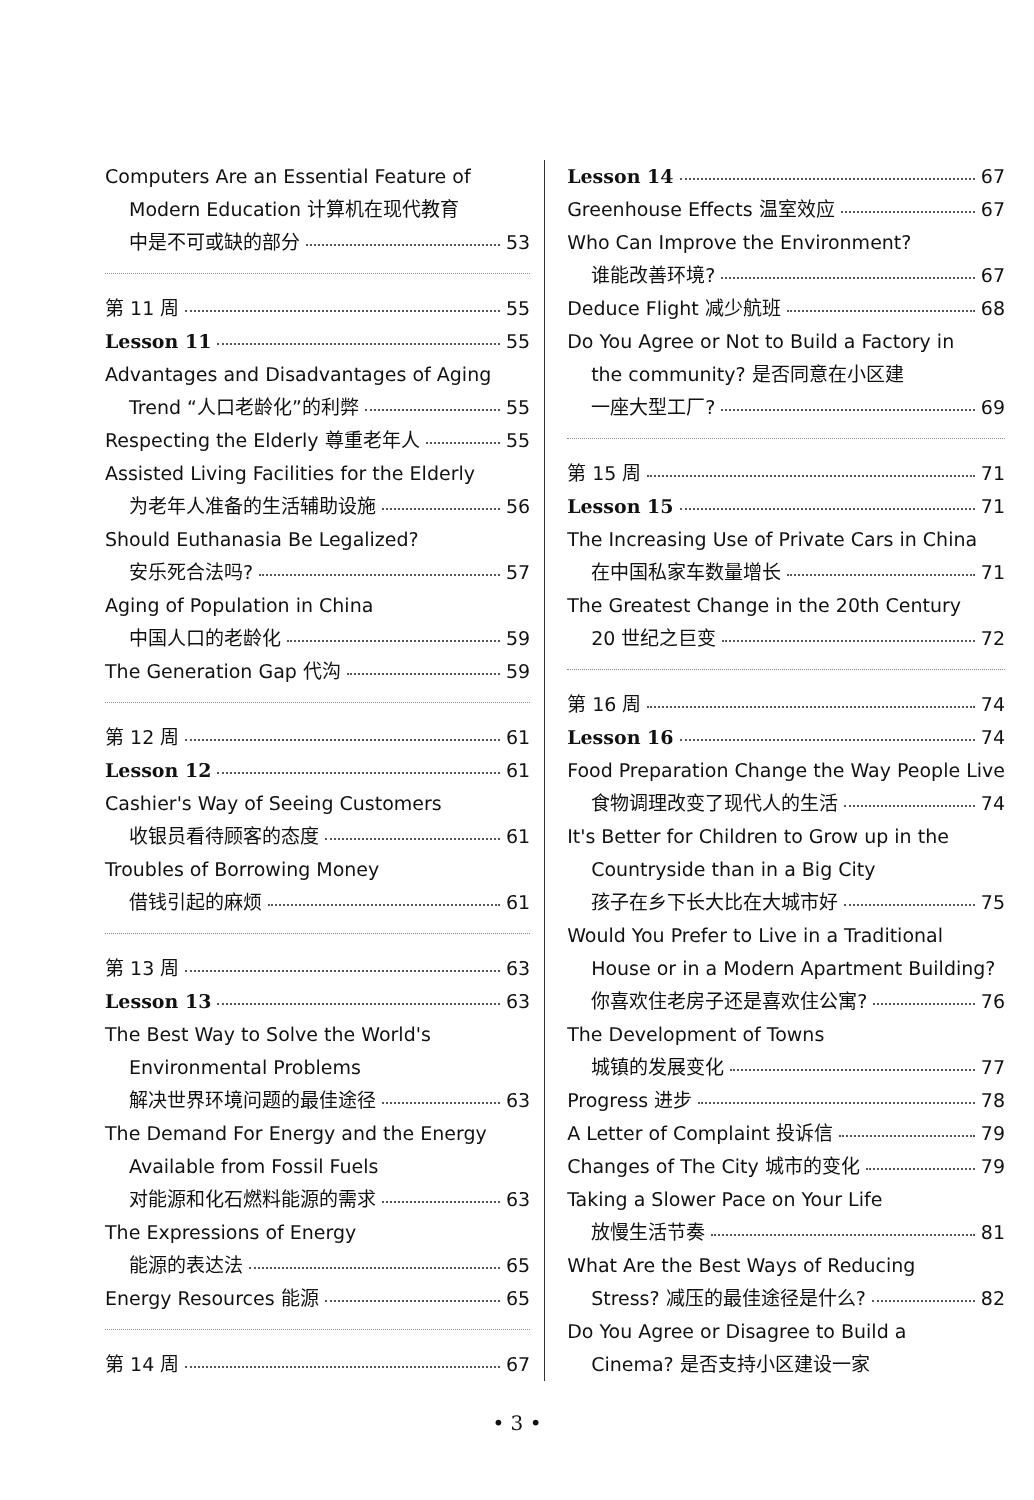Computers Are an Essential Feature of
Modern Education 计算机在现代教育
中是不可或缺的部分 53
第 11 周 55
Lesson 11 55
Advantages and Disadvantages of Aging
Trend “人口老龄化”的利弊 55
Respecting the Elderly 尊重老年人
55
Assisted Living Facilities for the Elderly
为老年人准备的生活辅助设施 56
Should Euthanasia Be Legalized?
安乐死合法吗? 57
Aging of Population in China
中国人口的老龄化 59
The Generation Gap 代沟 59
第 12 周 61
Lesson 12 61
Cashier's Way of Seeing Customers
收银员看待顾客的态度 61
Troubles of Borrowing Money
借钱引起的麻烦 61
第 13 周 63
Lesson 13 63
The Best Way to Solve the World's
Environmental Problems
解决世界环境问题的最佳途径 63
The Demand For Energy and the Energy
Available from Fossil Fuels
对能源和化石燃料能源的需求 63
The Expressions of Energy
能源的表达法 65
Energy Resources 能源 65
第 14 周 67
Lesson 14 67
Greenhouse Effects 温室效应 67
Who Can Improve the Environment?
谁能改善环境? 67
Deduce Flight 减少航班 68
Do You Agree or Not to Build a Factory in
the community? 是否同意在小区建
一座大型工厂? 69
第 15 周 71
Lesson 15 71
The Increasing Use of Private Cars in China
在中国私家车数量增长 71
The Greatest Change in the 20th Century
20 世纪之巨变 72
第 16 周 74
Lesson 16 74
Food Preparation Change the Way People Live
食物调理改变了现代人的生活 74
It's Better for Children to Grow up in the
Countryside than in a Big City
孩子在乡下长大比在大城市好 75
Would You Prefer to Live in a Traditional
House or in a Modern Apartment Building?
你喜欢住老房子还是喜欢住公寓? 76
The Development of Towns
城镇的发展变化 77
Progress 进步 78
A Letter of Complaint 投诉信 79
Changes of The City 城市的变化 79
Taking a Slower Pace on Your Life
放慢生活节奏 81
What Are the Best Ways of Reducing
Stress? 减压的最佳途径是什么? 82
Do You Agree or Disagree to Build a
Cinema? 是否支持小区建设一家
• 3 •